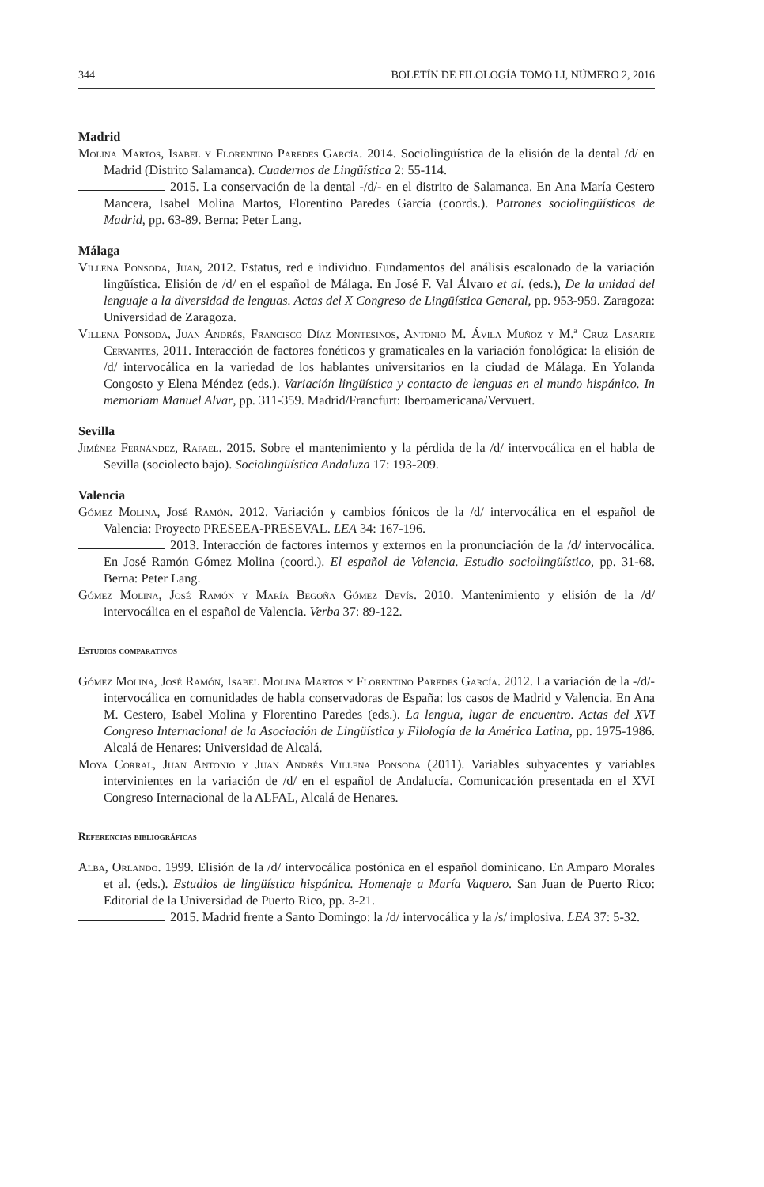344 BOLETÍN DE FILOLOGÍA TOMO LI, NÚMERO 2, 2016
Madrid
Molina Martos, Isabel y Florentino Paredes García. 2014. Sociolingüística de la elisión de la dental /d/ en Madrid (Distrito Salamanca). Cuadernos de Lingüística 2: 55-114.
2015. La conservación de la dental -/d/- en el distrito de Salamanca. En Ana María Cestero Mancera, Isabel Molina Martos, Florentino Paredes García (coords.). Patrones sociolingüísticos de Madrid, pp. 63-89. Berna: Peter Lang.
Málaga
Villena Ponsoda, Juan, 2012. Estatus, red e individuo. Fundamentos del análisis escalonado de la variación lingüística. Elisión de /d/ en el español de Málaga. En José F. Val Álvaro et al. (eds.), De la unidad del lenguaje a la diversidad de lenguas. Actas del X Congreso de Lingüística General, pp. 953-959. Zaragoza: Universidad de Zaragoza.
Villena Ponsoda, Juan Andrés, Francisco Díaz Montesinos, Antonio M. Ávila Muñoz y M.ª Cruz Lasarte Cervantes, 2011. Interacción de factores fonéticos y gramaticales en la variación fonológica: la elisión de /d/ intervocálica en la variedad de los hablantes universitarios en la ciudad de Málaga. En Yolanda Congosto y Elena Méndez (eds.). Variación lingüística y contacto de lenguas en el mundo hispánico. In memoriam Manuel Alvar, pp. 311-359. Madrid/Francfurt: Iberoamericana/Vervuert.
Sevilla
Jiménez Fernández, Rafael. 2015. Sobre el mantenimiento y la pérdida de la /d/ intervocálica en el habla de Sevilla (sociolecto bajo). Sociolingüística Andaluza 17: 193-209.
Valencia
Gómez Molina, José Ramón. 2012. Variación y cambios fónicos de la /d/ intervocálica en el español de Valencia: Proyecto PRESEEA-PRESEVAL. LEA 34: 167-196.
2013. Interacción de factores internos y externos en la pronunciación de la /d/ intervocálica. En José Ramón Gómez Molina (coord.). El español de Valencia. Estudio sociolingüístico, pp. 31-68. Berna: Peter Lang.
Gómez Molina, José Ramón y María Begoña Gómez Devís. 2010. Mantenimiento y elisión de la /d/ intervocálica en el español de Valencia. Verba 37: 89-122.
Estudios comparativos
Gómez Molina, José Ramón, Isabel Molina Martos y Florentino Paredes García. 2012. La variación de la -/d/- intervocálica en comunidades de habla conservadoras de España: los casos de Madrid y Valencia. En Ana M. Cestero, Isabel Molina y Florentino Paredes (eds.). La lengua, lugar de encuentro. Actas del XVI Congreso Internacional de la Asociación de Lingüística y Filología de la América Latina, pp. 1975-1986. Alcalá de Henares: Universidad de Alcalá.
Moya Corral, Juan Antonio y Juan Andrés Villena Ponsoda (2011). Variables subyacentes y variables intervinientes en la variación de /d/ en el español de Andalucía. Comunicación presentada en el XVI Congreso Internacional de la ALFAL, Alcalá de Henares.
Referencias bibliográficas
Alba, Orlando. 1999. Elisión de la /d/ intervocálica postónica en el español dominicano. En Amparo Morales et al. (eds.). Estudios de lingüística hispánica. Homenaje a María Vaquero. San Juan de Puerto Rico: Editorial de la Universidad de Puerto Rico, pp. 3-21.
2015. Madrid frente a Santo Domingo: la /d/ intervocálica y la /s/ implosiva. LEA 37: 5-32.